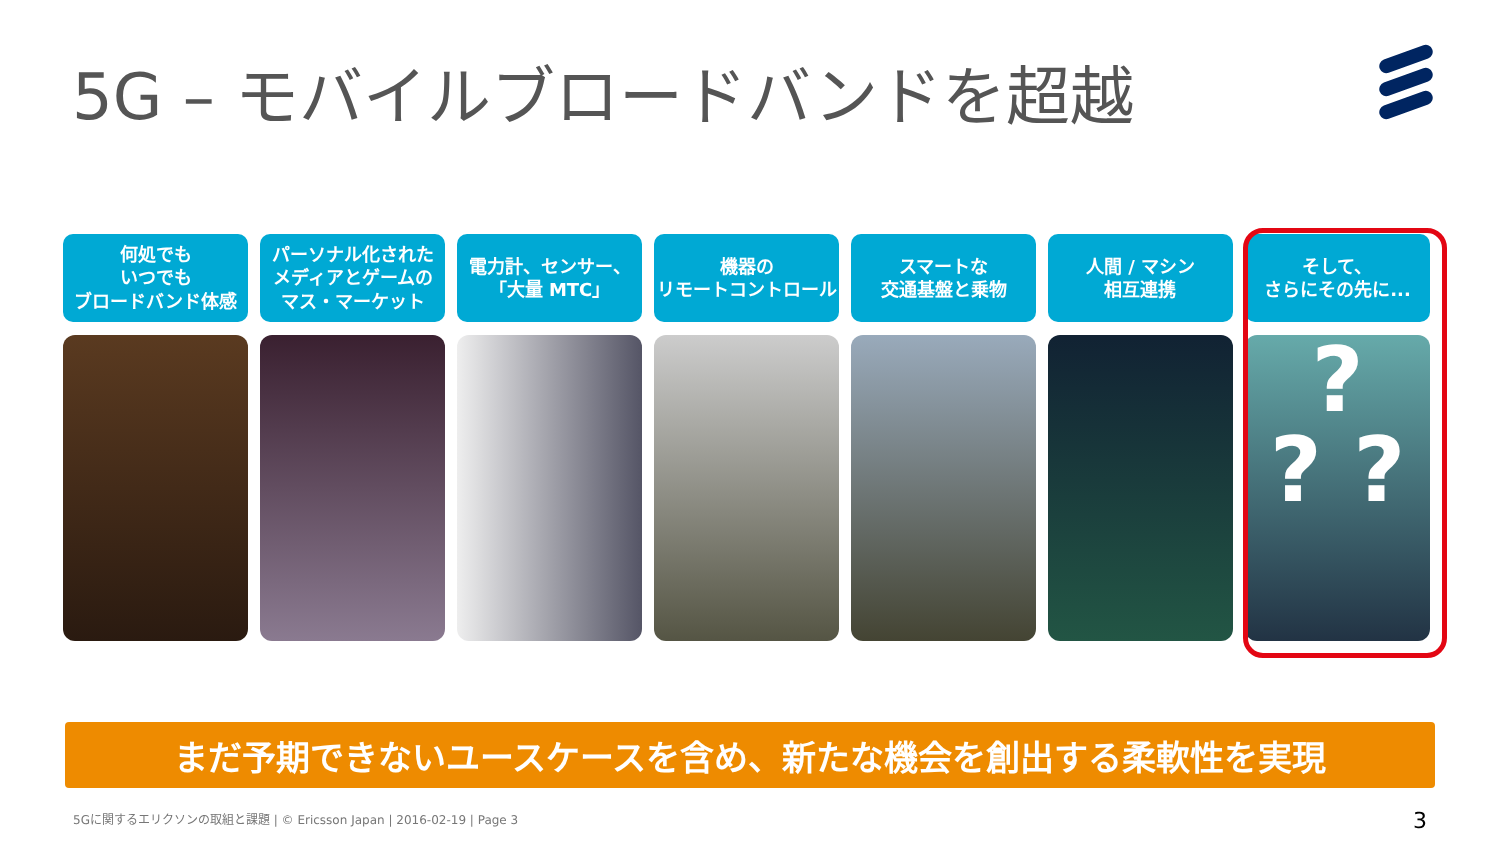5G – モバイルブロードバンドを超越
何処でも
いつでも
ブロードバンド体感
パーソナル化された
メディアとゲームの
マス・マーケット
電力計、センサー、
「大量 MTC」
機器の
リモートコントロール
スマートな
交通基盤と乗物
人間 / マシン
相互連携
そして、
さらにその先に...
?
? ?
まだ予期できないユースケースを含め、新たな機会を創出する柔軟性を実現
5Gに関するエリクソンの取組と課題 | © Ericsson Japan | 2016-02-19 | Page 3
3